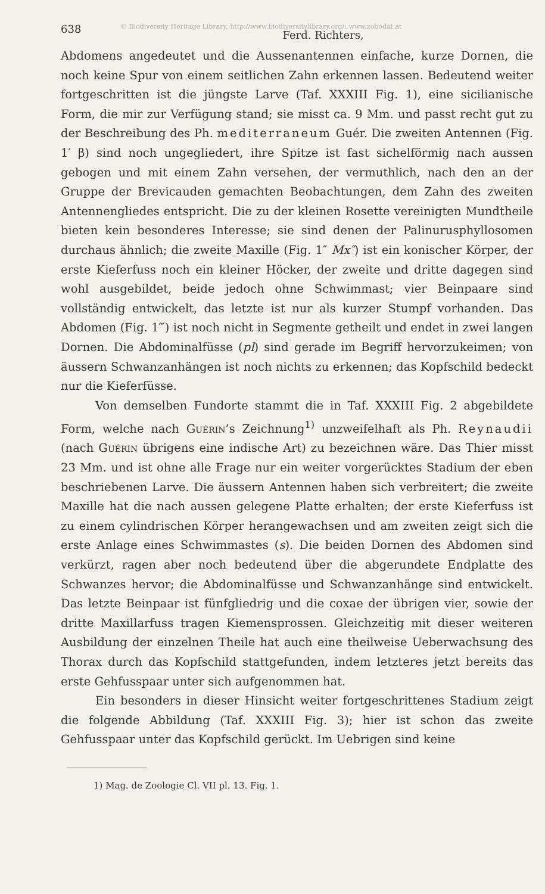638 © Biodiversity Heritage Library, http://www.biodiversitylibrary.org/; www.zobodat.at Ferd. Richters,
Abdomens angedeutet und die Aussenantennen einfache, kurze Dornen, die noch keine Spur von einem seitlichen Zahn erkennen lassen. Bedeutend weiter fortgeschritten ist die jüngste Larve (Taf. XXXIII Fig. 1), eine sicilianische Form, die mir zur Verfügung stand; sie misst ca. 9 Mm. und passt recht gut zu der Beschreibung des Ph. mediterraneum Guér. Die zweiten Antennen (Fig. 1′ β) sind noch ungegliedert, ihre Spitze ist fast sichelförmig nach aussen gebogen und mit einem Zahn versehen, der vermuthlich, nach den an der Gruppe der Brevicauden gemachten Beobachtungen, dem Zahn des zweiten Antennengliedes entspricht. Die zu der kleinen Rosette vereinigten Mundtheile bieten kein besonderes Interesse; sie sind denen der Palinurusphyllosomen durchaus ähnlich; die zweite Maxille (Fig. 1″ Mx″) ist ein konischer Körper, der erste Kieferfuss noch ein kleiner Höcker, der zweite und dritte dagegen sind wohl ausgebildet, beide jedoch ohne Schwimmast; vier Beinpaare sind vollständig entwickelt, das letzte ist nur als kurzer Stumpf vorhanden. Das Abdomen (Fig. 1‴) ist noch nicht in Segmente getheilt und endet in zwei langen Dornen. Die Abdominalfüsse (pl) sind gerade im Begriff hervorzukeimen; von äussern Schwanzanhängen ist noch nichts zu erkennen; das Kopfschild bedeckt nur die Kieferfüsse.
Von demselben Fundorte stammt die in Taf. XXXIII Fig. 2 abgebildete Form, welche nach Guérin’s Zeichnung<sup>1)</sup> unzweifelhaft als Ph. Reynaudii (nach Guérin übrigens eine indische Art) zu bezeichnen wäre. Das Thier misst 23 Mm. und ist ohne alle Frage nur ein weiter vorgerücktes Stadium der eben beschriebenen Larve. Die äussern Antennen haben sich verbreitert; die zweite Maxille hat die nach aussen gelegene Platte erhalten; der erste Kieferfuss ist zu einem cylindrischen Körper herangewachsen und am zweiten zeigt sich die erste Anlage eines Schwimmastes (s). Die beiden Dornen des Abdomen sind verkürzt, ragen aber noch bedeutend über die abgerundete Endplatte des Schwanzes hervor; die Abdominalfüsse und Schwanzanhänge sind entwickelt. Das letzte Beinpaar ist fünfgliedrig und die coxae der übrigen vier, sowie der dritte Maxillarfuss tragen Kiemensprossen. Gleichzeitig mit dieser weiteren Ausbildung der einzelnen Theile hat auch eine theilweise Ueberwachsung des Thorax durch das Kopfschild stattgefunden, indem letzteres jetzt bereits das erste Gehfusspaar unter sich aufgenommen hat.
Ein besonders in dieser Hinsicht weiter fortgeschrittenes Stadium zeigt die folgende Abbildung (Taf. XXXIII Fig. 3); hier ist schon das zweite Gehfusspaar unter das Kopfschild gerückt. Im Uebrigen sind keine
1) Mag. de Zoologie Cl. VII pl. 13. Fig. 1.